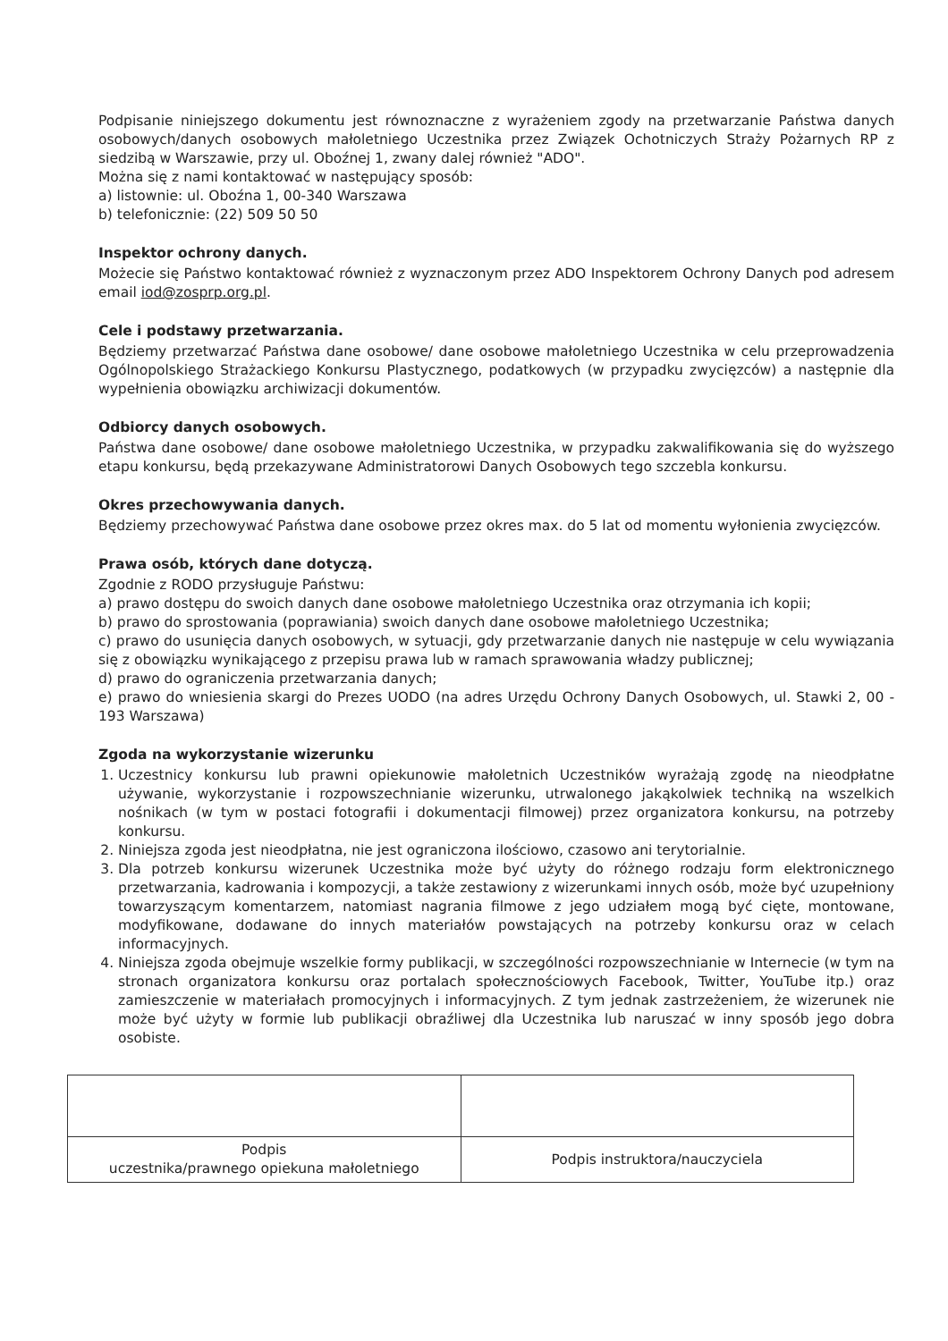Podpisanie niniejszego dokumentu jest równoznaczne z wyrażeniem zgody na przetwarzanie Państwa danych osobowych/danych osobowych małoletniego Uczestnika przez Związek Ochotniczych Straży Pożarnych RP z siedzibą w Warszawie, przy ul. Oboźnej 1, zwany dalej również "ADO".
Można się z nami kontaktować w następujący sposób:
a) listownie: ul. Oboźna 1, 00-340 Warszawa
b) telefonicznie: (22) 509 50 50
Inspektor ochrony danych.
Możecie się Państwo kontaktować również z wyznaczonym przez ADO Inspektorem Ochrony Danych pod adresem email iod@zosprp.org.pl.
Cele i podstawy przetwarzania.
Będziemy przetwarzać Państwa dane osobowe/ dane osobowe małoletniego Uczestnika w celu przeprowadzenia Ogólnopolskiego Strażackiego Konkursu Plastycznego, podatkowych (w przypadku zwycięzców) a następnie dla wypełnienia obowiązku archiwizacji dokumentów.
Odbiorcy danych osobowych.
Państwa dane osobowe/ dane osobowe małoletniego Uczestnika, w przypadku zakwalifikowania się do wyższego etapu konkursu, będą przekazywane Administratorowi Danych Osobowych tego szczebla konkursu.
Okres przechowywania danych.
Będziemy przechowywać Państwa dane osobowe przez okres max. do 5 lat od momentu wyłonienia zwycięzców.
Prawa osób, których dane dotyczą.
Zgodnie z RODO przysługuje Państwu:
a) prawo dostępu do swoich danych dane osobowe małoletniego Uczestnika oraz otrzymania ich kopii;
b) prawo do sprostowania (poprawiania) swoich danych dane osobowe małoletniego Uczestnika;
c) prawo do usunięcia danych osobowych, w sytuacji, gdy przetwarzanie danych nie następuje w celu wywiązania się z obowiązku wynikającego z przepisu prawa lub w ramach sprawowania władzy publicznej;
d) prawo do ograniczenia przetwarzania danych;
e) prawo do wniesienia skargi do Prezes UODO (na adres Urzędu Ochrony Danych Osobowych, ul. Stawki 2, 00 - 193 Warszawa)
Zgoda na wykorzystanie wizerunku
1. Uczestnicy konkursu lub prawni opiekunowie małoletnich Uczestników wyrażają zgodę na nieodpłatne używanie, wykorzystanie i rozpowszechnianie wizerunku, utrwalonego jakąkolwiek techniką na wszelkich nośnikach (w tym w postaci fotografii i dokumentacji filmowej) przez organizatora konkursu, na potrzeby konkursu.
2. Niniejsza zgoda jest nieodpłatna, nie jest ograniczona ilościowo, czasowo ani terytorialnie.
3. Dla potrzeb konkursu wizerunek Uczestnika może być użyty do różnego rodzaju form elektronicznego przetwarzania, kadrowania i kompozycji, a także zestawiony z wizerunkami innych osób, może być uzupełniony towarzyszącym komentarzem, natomiast nagrania filmowe z jego udziałem mogą być cięte, montowane, modyfikowane, dodawane do innych materiałów powstających na potrzeby konkursu oraz w celach informacyjnych.
4. Niniejsza zgoda obejmuje wszelkie formy publikacji, w szczególności rozpowszechnianie w Internecie (w tym na stronach organizatora konkursu oraz portalach społecznościowych Facebook, Twitter, YouTube itp.) oraz zamieszczenie w materiałach promocyjnych i informacyjnych. Z tym jednak zastrzeżeniem, że wizerunek nie może być użyty w formie lub publikacji obraźliwej dla Uczestnika lub naruszać w inny sposób jego dobra osobiste.
| Podpis uczestnika/prawnego opiekuna małoletniego | Podpis instruktora/nauczyciela |